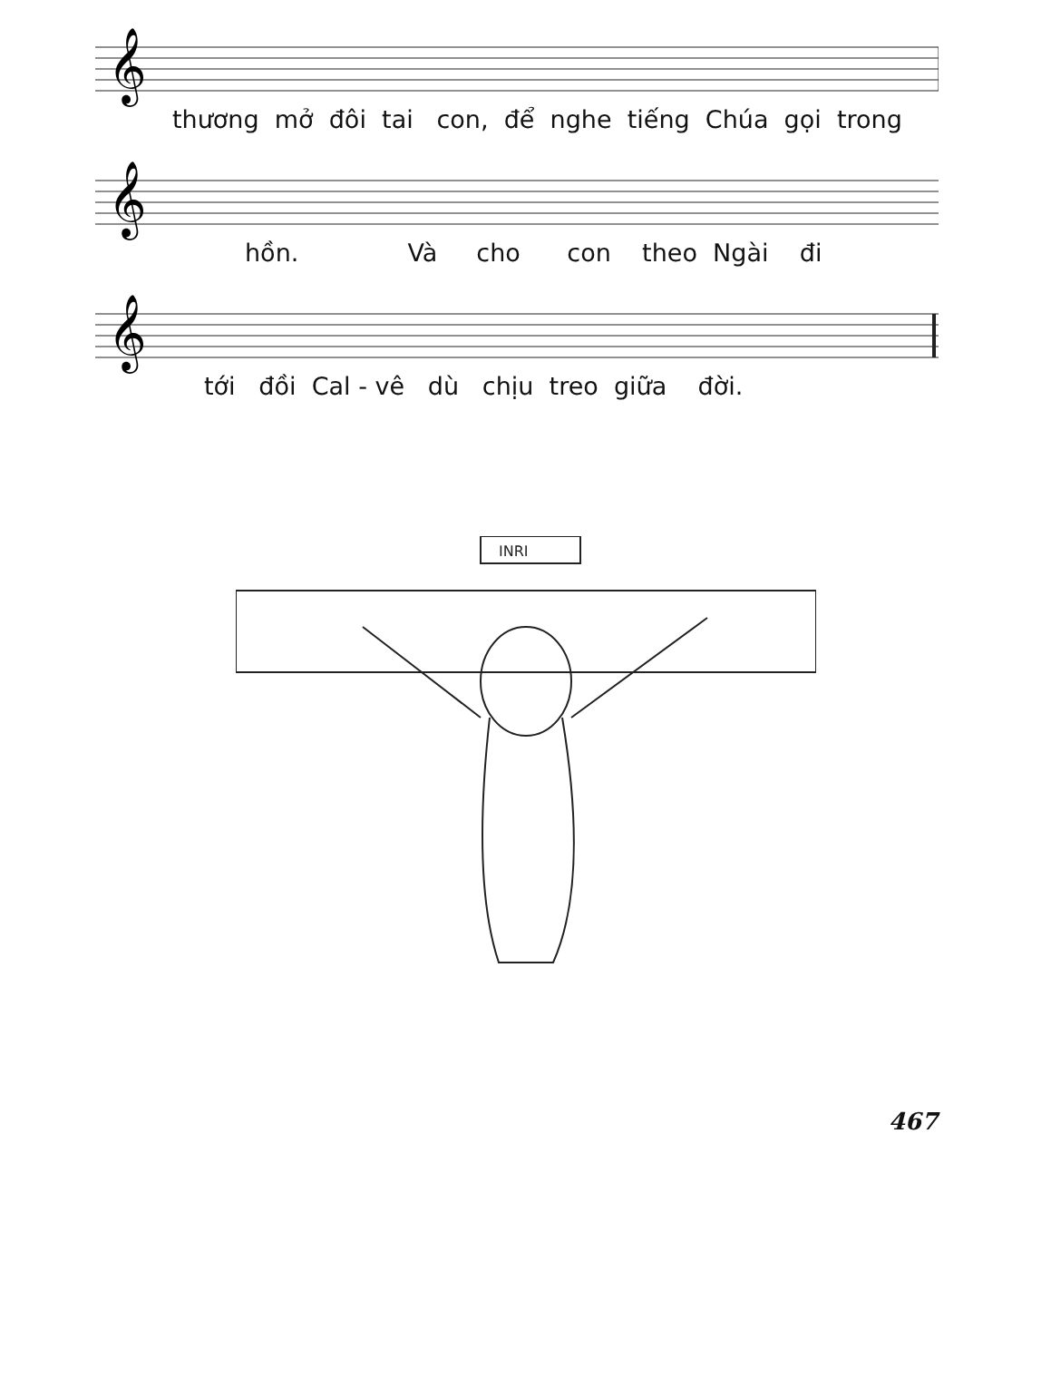𝄞
thương mở đôi tai con, để nghe tiếng Chúa gọi trong
𝄞
hồn. Và cho con theo Ngài đi
𝄞
tới đồi Cal - vê dù chịu treo giữa đời.
INRI
467